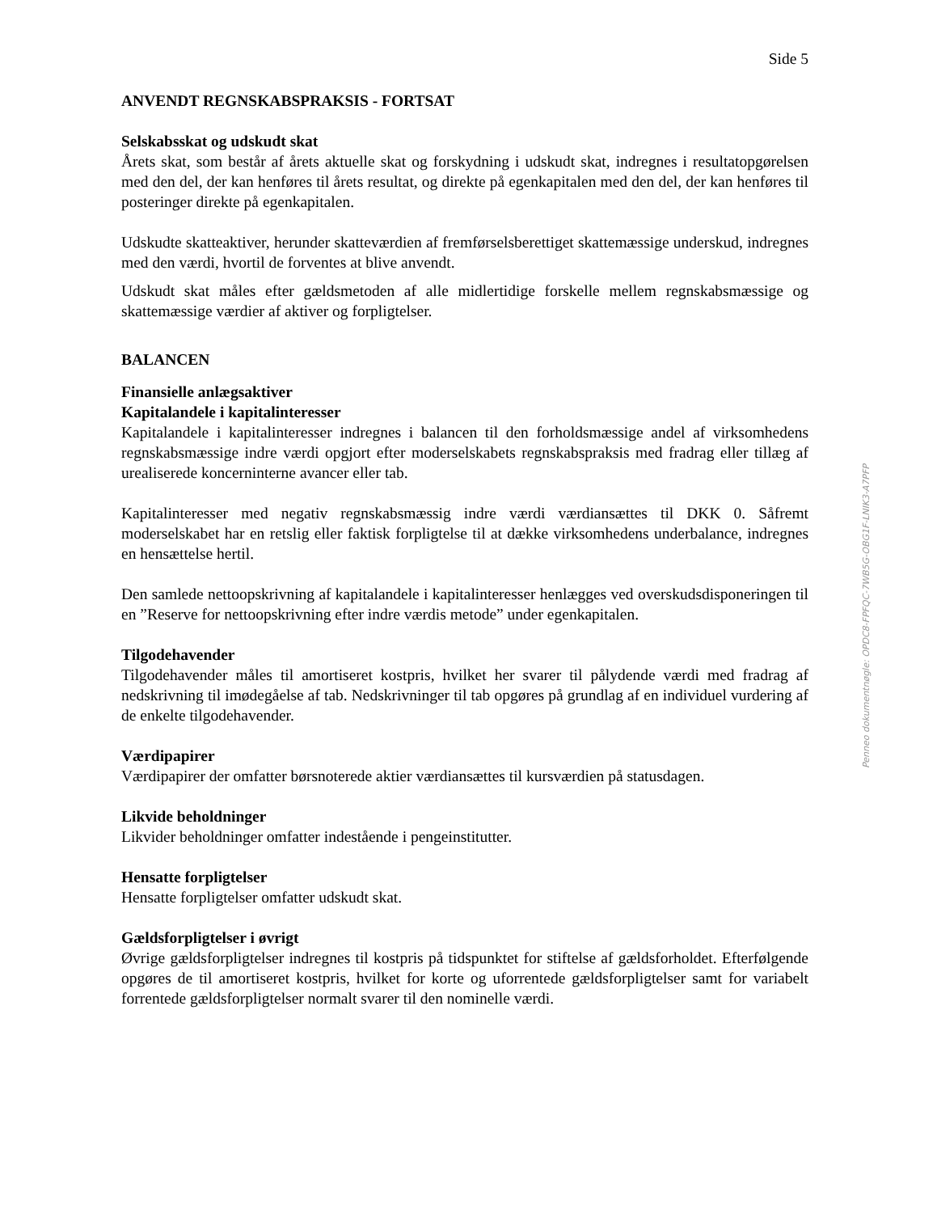Side 5
ANVENDT REGNSKABSPRAKSIS - FORTSAT
Selskabsskat og udskudt skat
Årets skat, som består af årets aktuelle skat og forskydning i udskudt skat, indregnes i resultatopgørelsen med den del, der kan henføres til årets resultat, og direkte på egenkapitalen med den del, der kan henføres til posteringer direkte på egenkapitalen.
Udskudte skatteaktiver, herunder skatteværdien af fremførselsberettiget skattemæssige underskud, indregnes med den værdi, hvortil de forventes at blive anvendt.
Udskudt skat måles efter gældsmetoden af alle midlertidige forskelle mellem regnskabsmæssige og skattemæssige værdier af aktiver og forpligtelser.
BALANCEN
Finansielle anlægsaktiver
Kapitalandele i kapitalinteresser
Kapitalandele i kapitalinteresser indregnes i balancen til den forholdsmæssige andel af virksomhedens regnskabsmæssige indre værdi opgjort efter moderselskabets regnskabspraksis med fradrag eller tillæg af urealiserede koncerninterne avancer eller tab.
Kapitalinteresser med negativ regnskabsmæssig indre værdi værdiansættes til DKK 0. Såfremt moderselskabet har en retslig eller faktisk forpligtelse til at dække virksomhedens underbalance, indregnes en hensættelse hertil.
Den samlede nettoopskrivning af kapitalandele i kapitalinteresser henlægges ved overskudsdisponeringen til en ”Reserve for nettoopskrivning efter indre værdis metode” under egenkapitalen.
Tilgodehavender
Tilgodehavender måles til amortiseret kostpris, hvilket her svarer til pålydende værdi med fradrag af nedskrivning til imødegåelse af tab. Nedskrivninger til tab opgøres på grundlag af en individuel vurdering af de enkelte tilgodehavender.
Værdipapirer
Værdipapirer der omfatter børsnoterede aktier værdiansættes til kursværdien på statusdagen.
Likvide beholdninger
Likvider beholdninger omfatter indestående i pengeinstitutter.
Hensatte forpligtelser
Hensatte forpligtelser omfatter udskudt skat.
Gældsforpligtelser i øvrigt
Øvrige gældsforpligtelser indregnes til kostpris på tidspunktet for stiftelse af gældsforholdet. Efterfølgende opgøres de til amortiseret kostpris, hvilket for korte og uforrentede gældsforpligtelser samt for variabelt forrentede gældsforpligtelser normalt svarer til den nominelle værdi.
Penneo dokumentnøgle: OPDC8-FPFQC-7WB5G-OBG1F-LNIK3-A7PFP